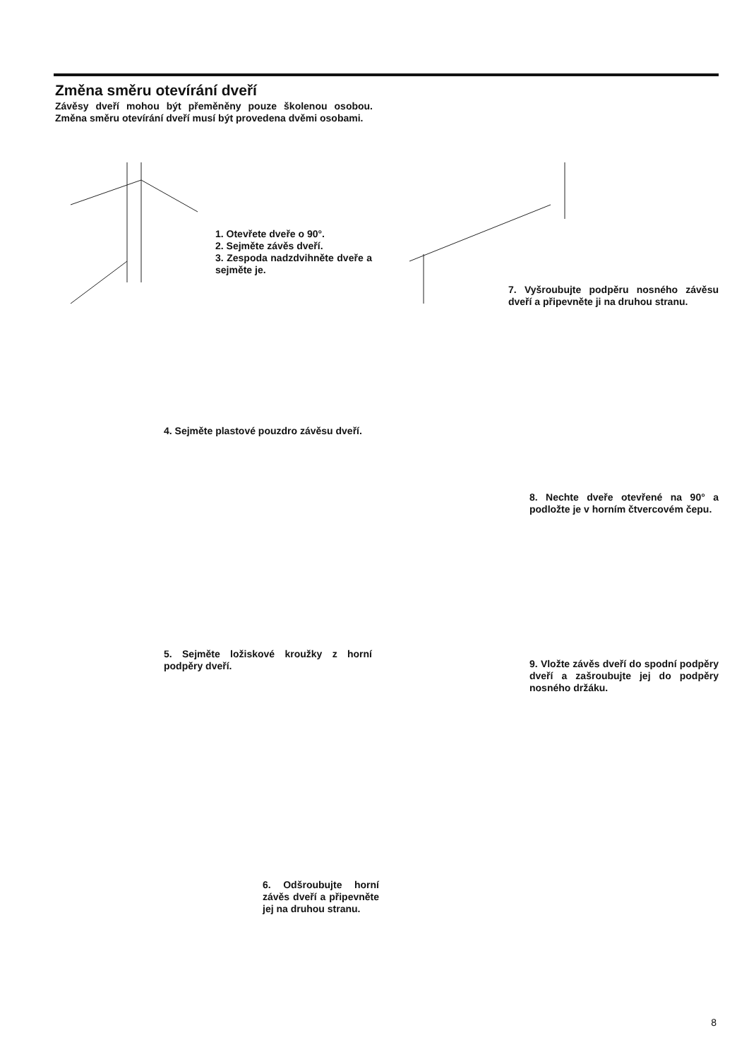Změna směru otevírání dveří
Závěsy dveří mohou být přeměněny pouze školenou osobou. Změna směru otevírání dveří musí být provedena dvěmi osobami.
1. Otevřete dveře o 90°.
2. Sejměte závěs dveří.
3. Zespoda nadzdvihněte dveře a sejměte je.
7. Vyšroubujte podpěru nosného závěsu dveří a připevněte ji na druhou stranu.
4. Sejměte plastové pouzdro závěsu dveří.
8. Nechte dveře otevřené na 90° a podložte je v horním čtvercovém čepu.
5. Sejměte ložiskové kroužky z horní podpěry dveří.
9. Vložte závěs dveří do spodní podpěry dveří a zašroubujte jej do podpěry nosného držáku.
6. Odšroubujte horní závěs dveří a připevněte jej na druhou stranu.
8